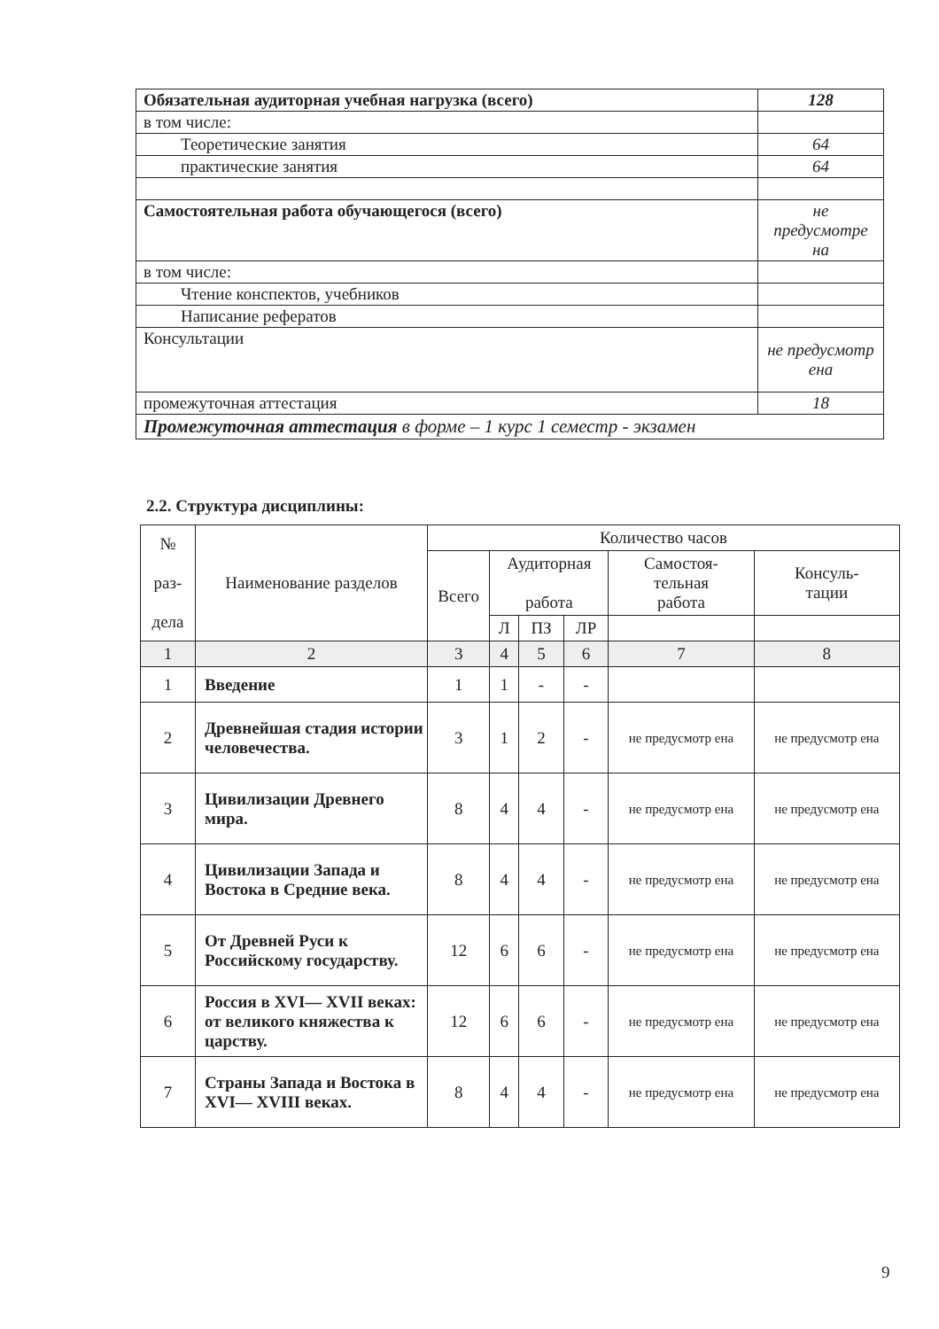| Обязательная аудиторная учебная нагрузка (всего) | 128 |
| в том числе: | |
| Теоретические занятия | 64 |
| практические занятия | 64 |
| Самостоятельная работа обучающегося (всего) | не предусмотре на |
| в том числе: | |
| Чтение конспектов, учебников | |
| Написание рефератов | |
| Консультации | не предусмотр ена |
| промежуточная аттестация | 18 |
| Промежуточная аттестация в форме – 1 курс 1 семестр - экзамен | |
2.2. Структура дисциплины:
| № раз- дела | Наименование разделов | Количество часов | | | | | |
| --- | --- | --- | --- | --- | --- | --- | --- |
| | | Всего | Аудиторная работа | | | Самостоя- тельная работа | Консуль- тации |
| | | | Л | ПЗ | ЛР | | |
| 1 | 2 | 3 | 4 | 5 | 6 | 7 | 8 |
| 1 | Введение | 1 | 1 | - | - | | |
| 2 | Древнейшая стадия истории человечества. | 3 | 1 | 2 | - | не предусмотр ена | не предусмотр ена |
| 3 | Цивилизации Древнего мира. | 8 | 4 | 4 | - | не предусмотр ена | не предусмотр ена |
| 4 | Цивилизации Запада и Востока в Средние века. | 8 | 4 | 4 | - | не предусмотр ена | не предусмотр ена |
| 5 | От Древней Руси к Российскому государству. | 12 | 6 | 6 | - | не предусмотр ена | не предусмотр ена |
| 6 | Россия в XVI— XVII веках: от великого княжества к царству. | 12 | 6 | 6 | - | не предусмотр ена | не предусмотр ена |
| 7 | Страны Запада и Востока в XVI— XVIII веках. | 8 | 4 | 4 | - | не предусмотр ена | не предусмотр ена |
9